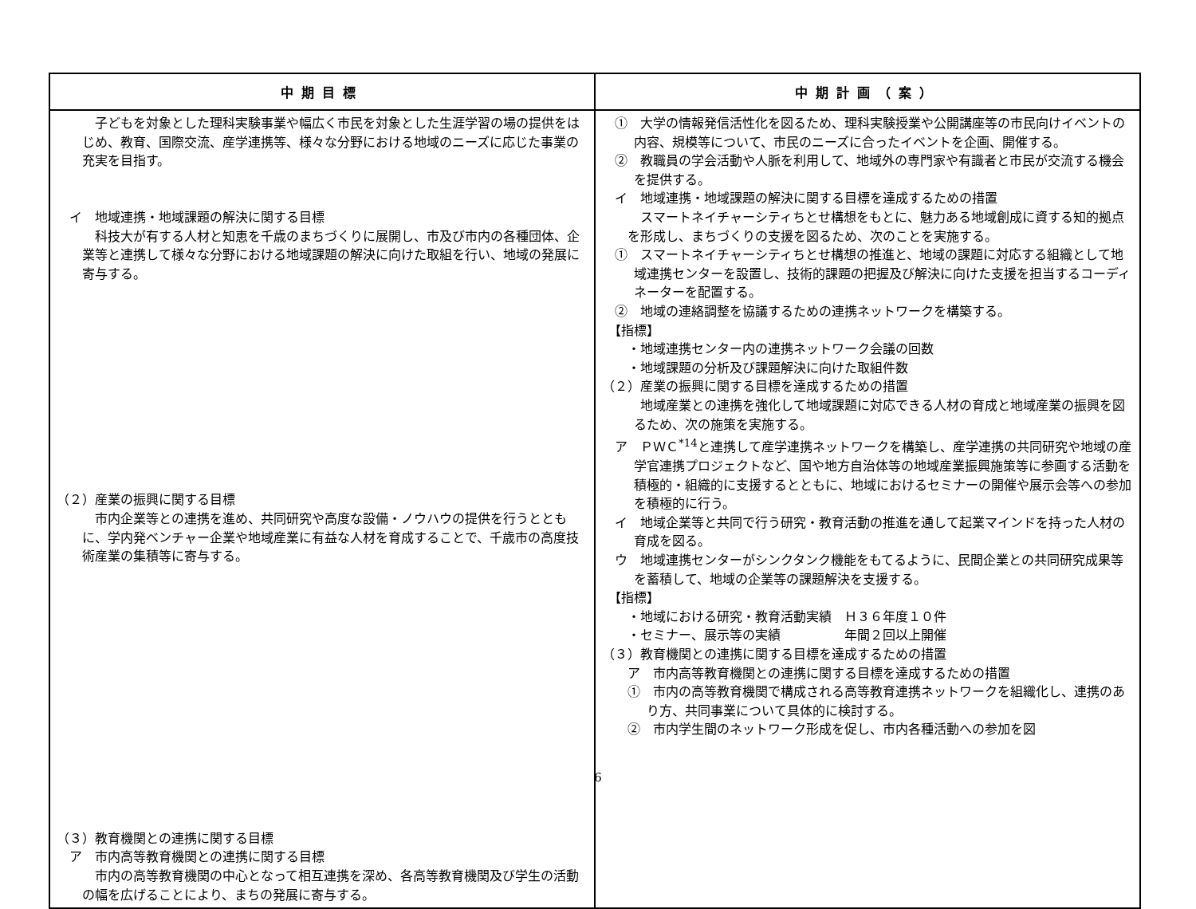| 中期目標 | 中期計画（案） |
| --- | --- |
| 子どもを対象とした理科実験事業や幅広く市民を対象とした生涯学習の場の提供をはじめ、教育、国際交流、産学連携等、様々な分野における地域のニーズに応じた事業の充実を目指す。 イ 地域連携・地域課題の解決に関する目標 科技大が有する人材と知恵を千歳のまちづくりに展開し、市及び市内の各種団体、企業等と連携して様々な分野における地域課題の解決に向けた取組を行い、地域の発展に寄与する。 （２）産業の振興に関する目標 市内企業等との連携を進め、共同研究や高度な設備・ノウハウの提供を行うとともに、学内発ベンチャー企業や地域産業に有益な人材を育成することで、千歳市の高度技術産業の集積等に寄与する。 （３）教育機関との連携に関する目標 ア 市内高等教育機関との連携に関する目標 市内の高等教育機関の中心となって相互連携を深め、各高等教育機関及び学生の活動の幅を広げることにより、まちの発展に寄与する。 | ① 大学の情報発信活性化を図るため、理科実験授業や公開講座等の市民向けイベントの内容、規模等について、市民のニーズに合ったイベントを企画、開催する。 ② 教職員の学会活動や人脈を利用して、地域外の専門家や有識者と市民が交流する機会を提供する。 イ 地域連携・地域課題の解決に関する目標を達成するための措置 スマートネイチャーシティちとせ構想をもとに、魅力ある地域創成に資する知的拠点を形成し、まちづくりの支援を図るため、次のことを実施する。 ① スマートネイチャーシティちとせ構想の推進と、地域の課題に対応する組織として地域連携センターを設置し、技術的課題の把握及び解決に向けた支援を担当するコーディネーターを配置する。 ② 地域の連絡調整を協議するための連携ネットワークを構築する。 【指標】 ・地域連携センター内の連携ネットワーク会議の回数 ・地域課題の分析及び課題解決に向けた取組件数 （２）産業の振興に関する目標を達成するための措置 地域産業との連携を強化して地域課題に対応できる人材の育成と地域産業の振興を図るため、次の施策を実施する。 ア ＰＷＣ<sup>*14</sup>と連携して産学連携ネットワークを構築し、産学連携の共同研究や地域の産学官連携プロジェクトなど、国や地方自治体等の地域産業振興施策等に参画する活動を積極的・組織的に支援するとともに、地域におけるセミナーの開催や展示会等への参加を積極的に行う。 イ 地域企業等と共同で行う研究・教育活動の推進を通して起業マインドを持った人材の育成を図る。 ウ 地域連携センターがシンクタンク機能をもてるように、民間企業との共同研究成果等を蓄積して、地域の企業等の課題解決を支援する。 【指標】 ・地域における研究・教育活動実績 Ｈ３６年度１０件 ・セミナー、展示等の実績 年間２回以上開催 （３）教育機関との連携に関する目標を達成するための措置 ア 市内高等教育機関との連携に関する目標を達成するための措置 ① 市内の高等教育機関で構成される高等教育連携ネットワークを組織化し、連携のあり方、共同事業について具体的に検討する。 ② 市内学生間のネットワーク形成を促し、市内各種活動への参加を図 |
6